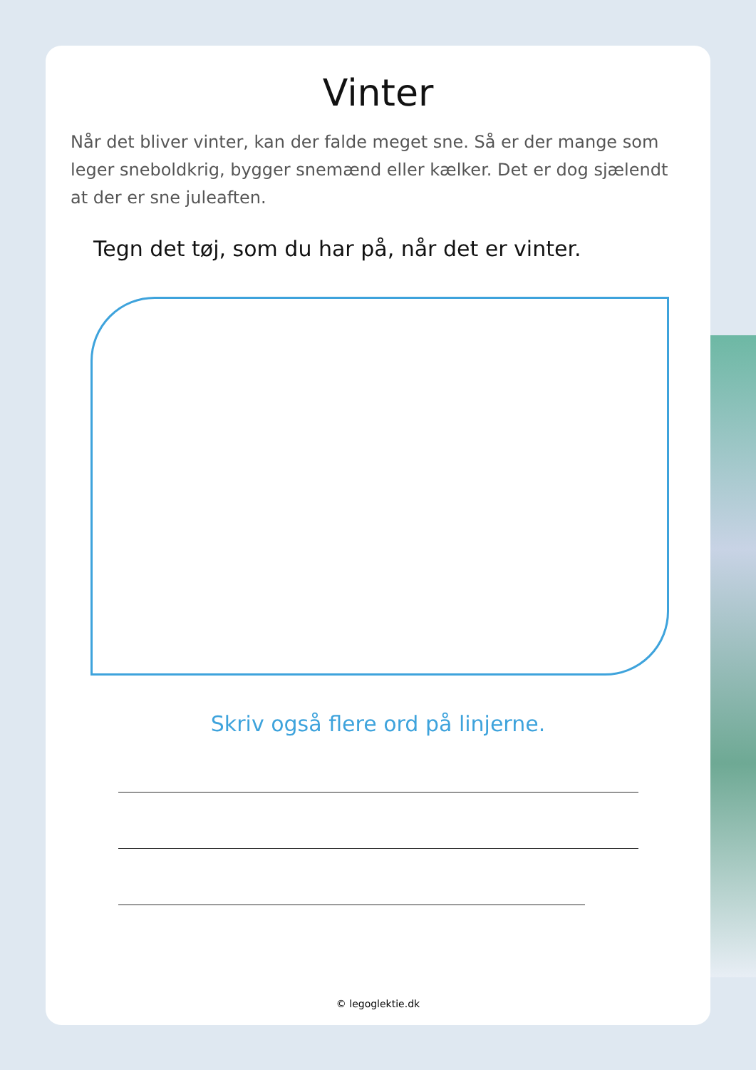Vinter
Når det bliver vinter, kan der falde meget sne. Så er der mange som leger sneboldkrig, bygger snemænd eller kælker. Det er dog sjælendt at der er sne juleaften.
Tegn det tøj, som du har på, når det er vinter.
Skriv også flere ord på linjerne.
© legoglektie.dk